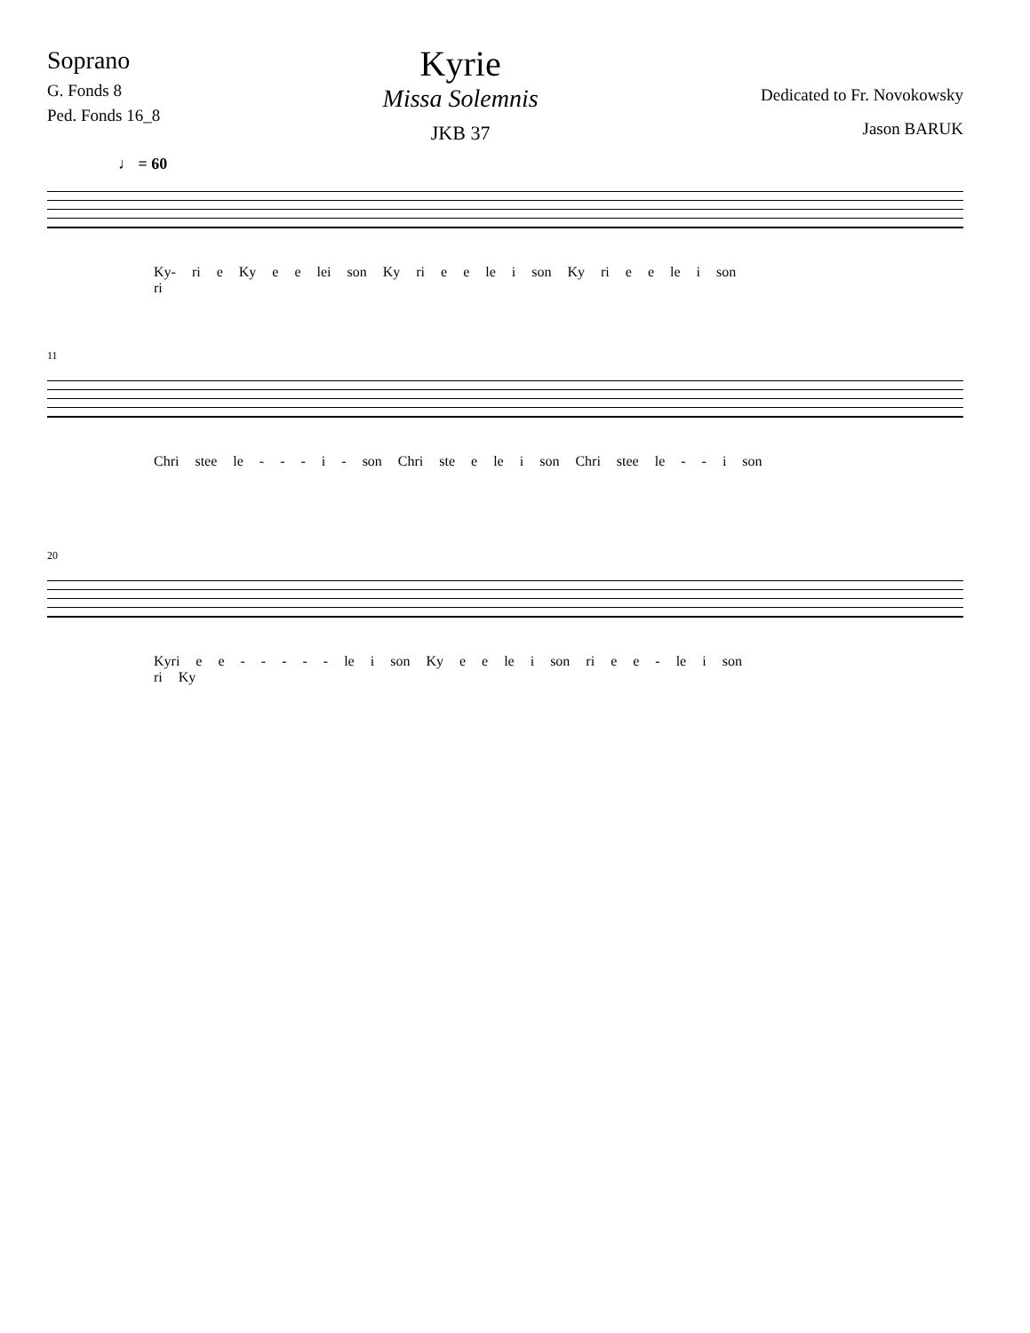Soprano
G. Fonds 8
Ped. Fonds 16_8
Kyrie
Missa Solemnis
JKB 37
Dedicated to Fr. Novokowsky
Jason BARUK
♩ = 60
Ky- ri e Ky e e lei son Ky ri e e le i son Ky ri e e le i son
ri
11
Chri stee le - - - i - son Chri ste e le i son Chri stee le - - i son
20
Kyri e e - - - - - le i son Ky e e le i son ri e e - le i son
ri Ky